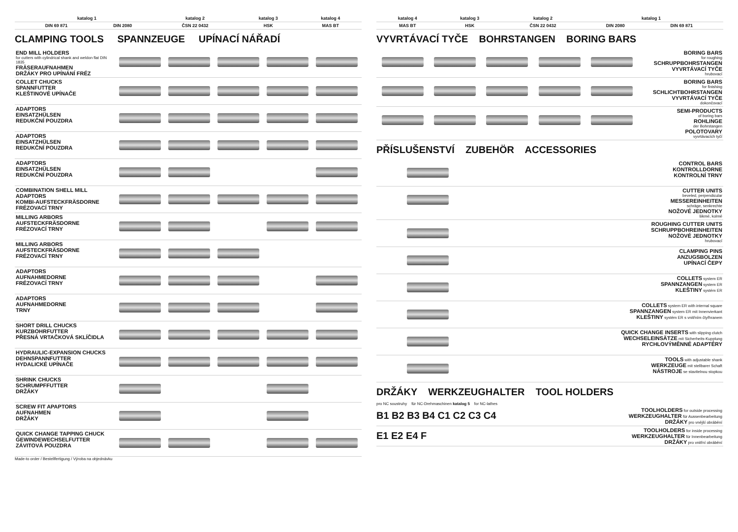| | katalog 1 | | katalog 2 | katalog 3 | katalog 4 |
| --- | --- | --- | --- | --- | --- |
| | DIN 69 871 | DIN 2080 | ČSN 22 0432 | HSK | MAS BT |
CLAMPING TOOLS SPANNZEUGE UPÍNACÍ NÁŘADÍ
| END MILL HOLDERS for cutters with cylindrical shank and weldon flat DIN 1835 FRÄSERAUFNAHMEN DRŽÁKY PRO UPÍNÁNÍ FRÉZ | | | | | |
| COLLET CHUCKS SPANNFUTTER KLEŠTINOVÉ UPÍNAČE | | | | | |
| ADAPTORS EINSATZHÜLSEN REDUKČNÍ POUZDRA | | | | | |
| ADAPTORS EINSATZHÜLSEN REDUKČNÍ POUZDRA | | | | | |
| ADAPTORS EINSATZHÜLSEN REDUKČNÍ POUZDRA | | | | | |
| COMBINATION SHELL MILL ADAPTORS KOMBI-AUFSTECKFRÄSDORNE FRÉZOVACÍ TRNY | | | | | |
| MILLING ARBORS AUFSTECKFRÄSDORNE FRÉZOVACÍ TRNY | | | | | |
| MILLING ARBORS AUFSTECKFRÄSDORNE FRÉZOVACÍ TRNY | | | | | |
| ADAPTORS AUFNAHMEDORNE FRÉZOVACÍ TRNY | | | | | |
| ADAPTORS AUFNAHMEDORNE TRNY | | | | | |
| SHORT DRILL CHUCKS KURZBOHRFUTTER PŘESNÁ VRTAČKOVÁ SKLÍČIDLA | | | | | |
| HYDRAULIC-EXPANSION CHUCKS DEHNSPANNFUTTER HYDALICKÉ UPÍNAČE | | | | | |
| SHRINK CHUCKS SCHRUMPFFUTTER DRŽÁKY | | | | | |
| SCREW FIT APAPTORS AUFNAHMEN DRŽÁKY | | | | | |
| QUICK CHANGE TAPPING CHUCK GEWINDEWECHSELFUTTER ZÁVITOVÁ POUZDRA | | | | | |
Made-to order / Bestellfertigung / Výroba na objednávku
| katalog 4 | katalog 3 | katalog 2 | katalog 1 | | |
| --- | --- | --- | --- | --- | --- |
| MAS BT | HSK | ČSN 22 0432 | DIN 2080 | DIN 69 871 | |
VYVRTÁVACÍ TYČE BOHRSTANGEN BORING BARS
| | | | | | BORING BARS for roughing SCHRUPPBOHRSTANGEN VYVRTÁVACÍ TYČE hrubovací |
| | | | | | BORING BARS for finishing SCHLICHTBOHRSTANGEN VYVRTÁVACÍ TYČE dokončovací |
| | | | | | SEMI-PRODUCTS of boring bars ROHLINGE der Bohrstangen POLOTOVARY vyvrtávacích tyčí |
PŘÍSLUŠENSTVÍ ZUBEHÖR ACCESSORIES
| | CONTROL BARS KONTROLLDORNE KONTROLNÍ TRNY |
| | CUTTER UNITS beveled, perpendicular MESSEREINHEITEN schräge, senkrechte NOŽOVÉ JEDNOTKY šikmé, kolmé |
| | ROUGHING CUTTER UNITS SCHRUPPBOHREINHEITEN NOŽOVÉ JEDNOTKY hrubovací |
| | CLAMPING PINS ANZUGSBOLZEN UPÍNACÍ ČEPY |
| | COLLETS system ER SPANNZANGEN system ER KLEŠTINY systém ER |
| | COLLETS system ER with internal square SPANNZANGEN system ER mit Innenvierkant KLEŠTINY systém ER s vnitřním čtyřhranem |
| | QUICK CHANGE INSERTS with slipping clutch WECHSELEINSÄTZE mit Sicherheits-Kupplung RYCHLOVÝMĚNNÉ ADAPTÉRY |
| | TOOLS with adjustable shank WERKZEUGE mit stellbarer Schaft NÁSTROJE se stavitelnou stopkou |
DRŽÁKY WERKZEUGHALTER TOOL HOLDERS
pro NC soustruhy für NC-Drehmaschinen katalog 5 for NC-lathes
| B1 B2 B3 B4 C1 C2 C3 C4 | TOOLHOLDERS for outside processing WERKZEUGHALTER für Aussenbearbeitung DRŽÁKY pro vnější obrábění |
| E1 E2 E4 F | TOOLHOLDERS for inside processing WERKZEUGHALTER für Innenbearbeitung DRŽÁKY pro vnitřní obrábění |